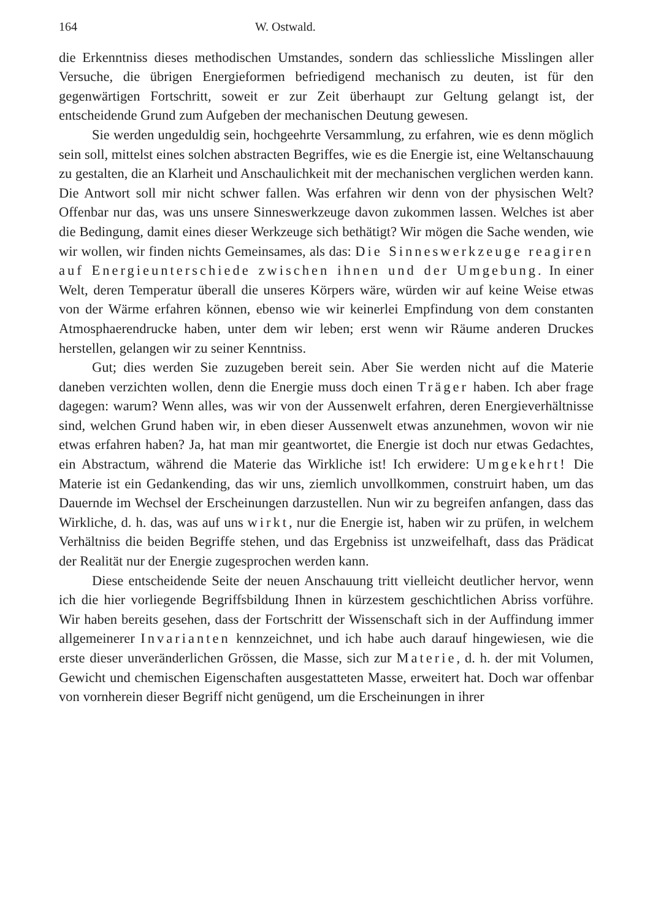164 W. Ostwald.
die Erkenntniss dieses methodischen Umstandes, sondern das schliessliche Misslingen aller Versuche, die übrigen Energieformen befriedigend mechanisch zu deuten, ist für den gegenwärtigen Fortschritt, soweit er zur Zeit überhaupt zur Geltung gelangt ist, der entscheidende Grund zum Aufgeben der mechanischen Deutung gewesen.
Sie werden ungeduldig sein, hochgeehrte Versammlung, zu erfahren, wie es denn möglich sein soll, mittelst eines solchen abstracten Begriffes, wie es die Energie ist, eine Weltanschauung zu gestalten, die an Klarheit und Anschaulichkeit mit der mechanischen verglichen werden kann. Die Antwort soll mir nicht schwer fallen. Was erfahren wir denn von der physischen Welt? Offenbar nur das, was uns unsere Sinneswerkzeuge davon zukommen lassen. Welches ist aber die Bedingung, damit eines dieser Werkzeuge sich bethätigt? Wir mögen die Sache wenden, wie wir wollen, wir finden nichts Gemeinsames, als das: Die Sinneswerkzeuge reagiren auf Energieunterschiede zwischen ihnen und der Umgebung. In einer Welt, deren Temperatur überall die unseres Körpers wäre, würden wir auf keine Weise etwas von der Wärme erfahren können, ebenso wie wir keinerlei Empfindung von dem constanten Atmosphaerendrucke haben, unter dem wir leben; erst wenn wir Räume anderen Druckes herstellen, gelangen wir zu seiner Kenntniss.
Gut; dies werden Sie zuzugeben bereit sein. Aber Sie werden nicht auf die Materie daneben verzichten wollen, denn die Energie muss doch einen Träger haben. Ich aber frage dagegen: warum? Wenn alles, was wir von der Aussenwelt erfahren, deren Energieverhältnisse sind, welchen Grund haben wir, in eben dieser Aussenwelt etwas anzunehmen, wovon wir nie etwas erfahren haben? Ja, hat man mir geantwortet, die Energie ist doch nur etwas Gedachtes, ein Abstractum, während die Materie das Wirkliche ist! Ich erwidere: Umgekehrt! Die Materie ist ein Gedankending, das wir uns, ziemlich unvollkommen, construirt haben, um das Dauernde im Wechsel der Erscheinungen darzustellen. Nun wir zu begreifen anfangen, dass das Wirkliche, d. h. das, was auf uns wirkt, nur die Energie ist, haben wir zu prüfen, in welchem Verhältniss die beiden Begriffe stehen, und das Ergebniss ist unzweifelhaft, dass das Prädicat der Realität nur der Energie zugesprochen werden kann.
Diese entscheidende Seite der neuen Anschauung tritt vielleicht deutlicher hervor, wenn ich die hier vorliegende Begriffsbildung Ihnen in kürzestem geschichtlichen Abriss vorführe. Wir haben bereits gesehen, dass der Fortschritt der Wissenschaft sich in der Auffindung immer allgemeinerer Invarianten kennzeichnet, und ich habe auch darauf hingewiesen, wie die erste dieser unveränderlichen Grössen, die Masse, sich zur Materie, d. h. der mit Volumen, Gewicht und chemischen Eigenschaften ausgestatteten Masse, erweitert hat. Doch war offenbar von vornherein dieser Begriff nicht genügend, um die Erscheinungen in ihrer